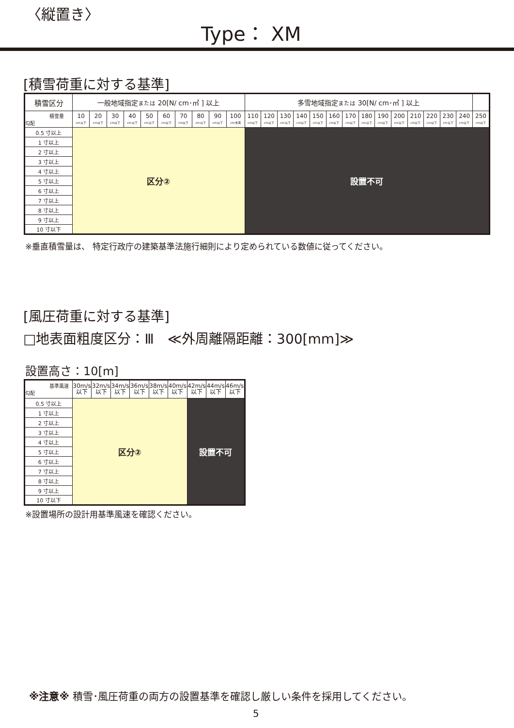〈縦置き〉
Type： XM
[積雪荷重に対する基準]
| 積雪区分 | 一般地域指定 または 20[N/ cm･㎡ ] 以上 | | | | | | | | | | 多雪地域指定 または 30[N/ cm･㎡ ] 以上 | | | | | | | | | | | | | | |
| --- | --- | --- | --- | --- | --- | --- | --- | --- | --- | --- | --- | --- | --- | --- | --- | --- | --- | --- | --- | --- | --- | --- | --- | --- | --- |
| 積雪量 勾配 | 10 cm以下 | 20 cm以下 | 30 cm以下 | 40 cm以下 | 50 cm以下 | 60 cm以下 | 70 cm以下 | 80 cm以下 | 90 cm以下 | 100 cm未満 | 110 cm以下 | 120 cm以下 | 130 cm以下 | 140 cm以下 | 150 cm以下 | 160 cm以下 | 170 cm以下 | 180 cm以下 | 190 cm以下 | 200 cm以下 | 210 cm以下 | 220 cm以下 | 230 cm以下 | 240 cm以下 | 250 cm以下 |
| 0.5 寸以上 | 区分② | | | | | | | | | | 設置不可 | | | | | | | | | | | | | | |
| 1 寸以上 | | | | | | | | | | | | | | | | | | | | | | | | | |
| 2 寸以上 | | | | | | | | | | | | | | | | | | | | | | | | | |
| 3 寸以上 | | | | | | | | | | | | | | | | | | | | | | | | | |
| 4 寸以上 | | | | | | | | | | | | | | | | | | | | | | | | | |
| 5 寸以上 | | | | | | | | | | | | | | | | | | | | | | | | | |
| 6 寸以上 | | | | | | | | | | | | | | | | | | | | | | | | | |
| 7 寸以上 | | | | | | | | | | | | | | | | | | | | | | | | | |
| 8 寸以上 | | | | | | | | | | | | | | | | | | | | | | | | | |
| 9 寸以上 | | | | | | | | | | | | | | | | | | | | | | | | | |
| 10 寸以下 | | | | | | | | | | | | | | | | | | | | | | | | | |
※垂直積雪量は、 特定行政庁の建築基準法施行細則により定められている数値に従ってください。
[風圧荷重に対する基準]
□地表面粗度区分：Ⅲ　≪外周離隔距離：300[mm]≫
設置高さ：10[m]
| 基準風速 勾配 | 30m/s 以下 | 32m/s 以下 | 34m/s 以下 | 36m/s 以下 | 38m/s 以下 | 40m/s 以下 | 42m/s 以下 | 44m/s 以下 | 46m/s 以下 |
| 0.5 寸以上 | 区分② | | | | | | 設置不可 | | |
| 1 寸以上 | | | | | | | | | |
| 2 寸以上 | | | | | | | | | |
| 3 寸以上 | | | | | | | | | |
| 4 寸以上 | | | | | | | | | |
| 5 寸以上 | | | | | | | | | |
| 6 寸以上 | | | | | | | | | |
| 7 寸以上 | | | | | | | | | |
| 8 寸以上 | | | | | | | | | |
| 9 寸以上 | | | | | | | | | |
| 10 寸以下 | | | | | | | | | |
※設置場所の設計用基準風速を確認ください。
※注意※ 積雪･風圧荷重の両方の設置基準を確認し厳しい条件を採用してください。
5